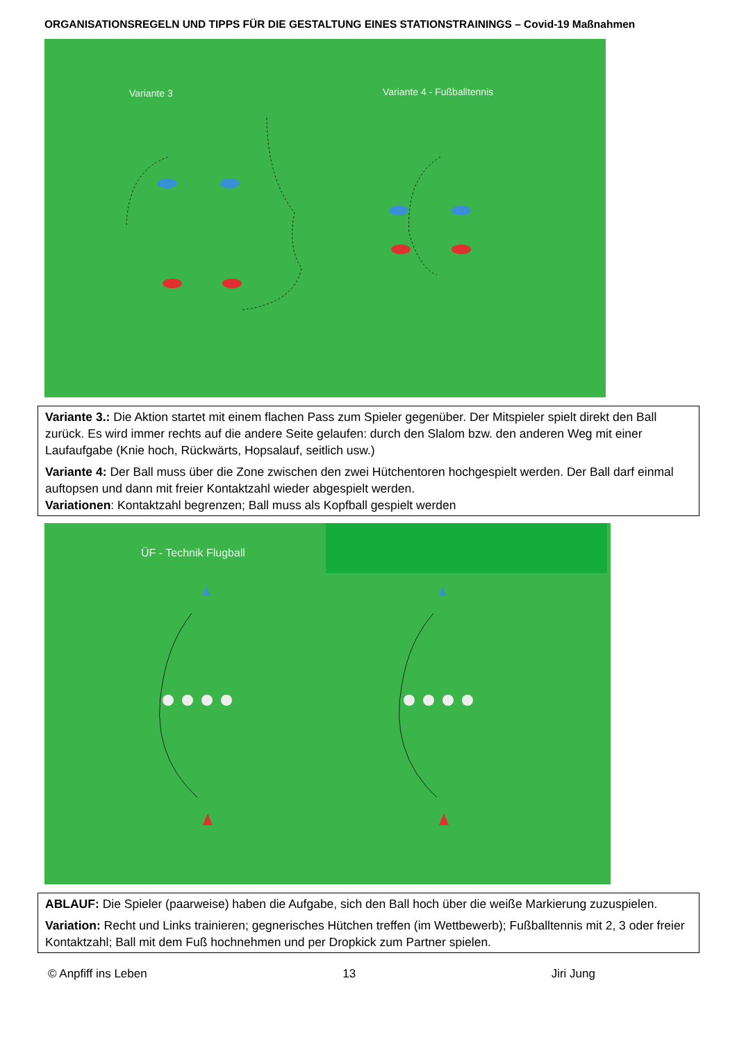ORGANISATIONSREGELN UND TIPPS FÜR DIE GESTALTUNG EINES STATIONSTRAININGS – Covid-19 Maßnahmen
Variante 3 Variante 4 - Fußballtennis
Variante 3.: Die Aktion startet mit einem flachen Pass zum Spieler gegenüber. Der Mitspieler spielt direkt den Ball zurück. Es wird immer rechts auf die andere Seite gelaufen: durch den Slalom bzw. den anderen Weg mit einer Laufaufgabe (Knie hoch, Rückwärts, Hopsalauf, seitlich usw.)
Variante 4: Der Ball muss über die Zone zwischen den zwei Hütchentoren hochgespielt werden. Der Ball darf einmal auftopsen und dann mit freier Kontaktzahl wieder abgespielt werden.
Variationen: Kontaktzahl begrenzen; Ball muss als Kopfball gespielt werden
ÜF - Technik Flugball
ABLAUF: Die Spieler (paarweise) haben die Aufgabe, sich den Ball hoch über die weiße Markierung zuzuspielen.
Variation: Recht und Links trainieren; gegnerisches Hütchen treffen (im Wettbewerb); Fußballtennis mit 2, 3 oder freier Kontaktzahl; Ball mit dem Fuß hochnehmen und per Dropkick zum Partner spielen.
© Anpfiff ins Leben 13 Jiri Jung